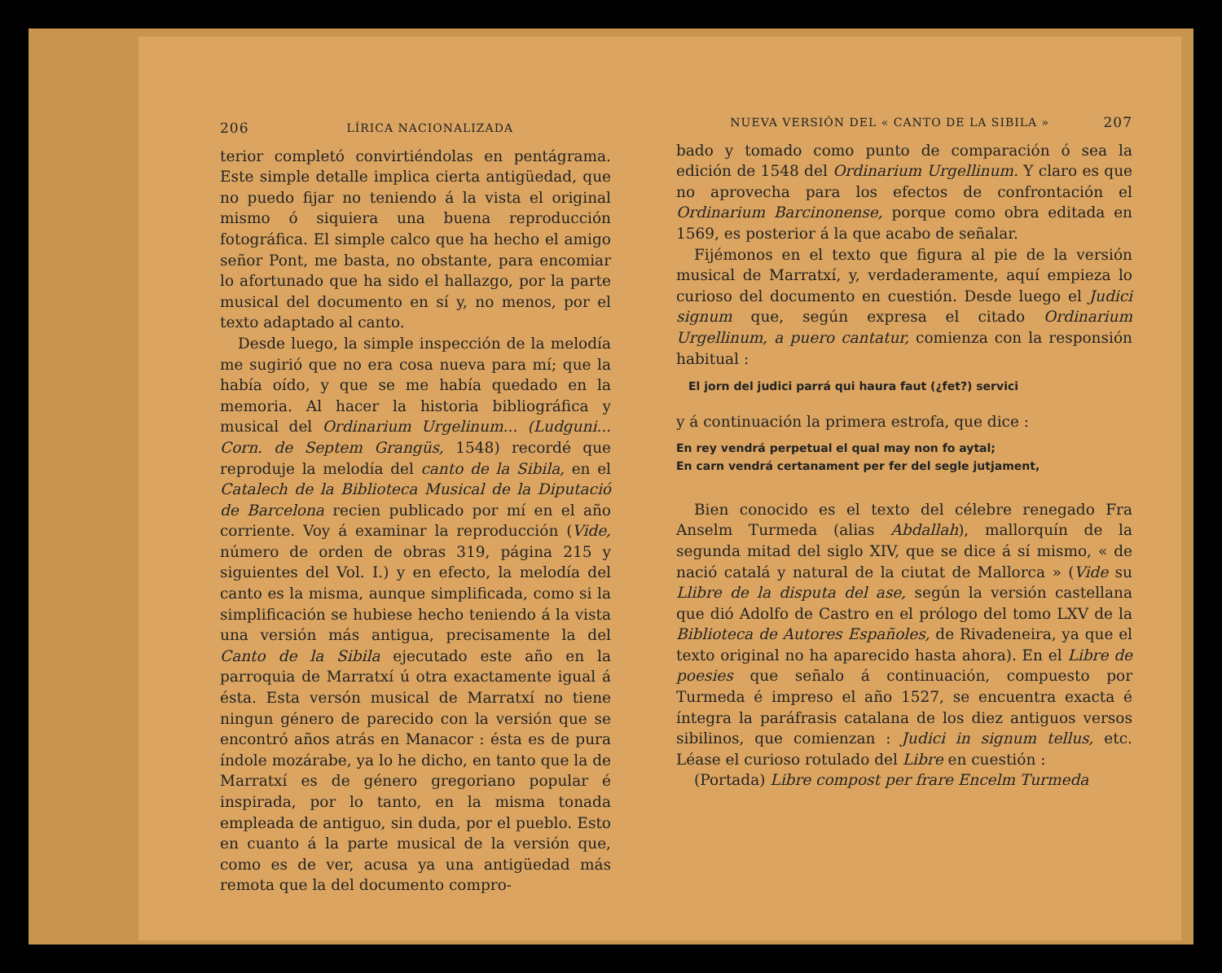206 LÍRICA NACIONALIZADA
terior completó convirtiéndolas en pentágrama. Este simple detalle implica cierta antigüedad, que no puedo fijar no teniendo á la vista el original mismo ó siquiera una buena reproducción fotográfica. El simple calco que ha hecho el amigo señor Pont, me basta, no obstante, para encomiar lo afortunado que ha sido el hallazgo, por la parte musical del documento en sí y, no menos, por el texto adaptado al canto.
Desde luego, la simple inspección de la melodía me sugirió que no era cosa nueva para mí; que la había oído, y que se me había quedado en la memoria. Al hacer la historia bibliográfica y musical del Ordinarium Urgelinum... (Ludguni... Corn. de Septem Grangüs, 1548) recordé que reproduje la melodía del canto de la Sibila, en el Catalech de la Biblioteca Musical de la Diputació de Barcelona recien publicado por mí en el año corriente. Voy á examinar la reproducción (Vide, número de orden de obras 319, página 215 y siguientes del Vol. I.) y en efecto, la melodía del canto es la misma, aunque simplificada, como si la simplificación se hubiese hecho teniendo á la vista una versión más antigua, precisamente la del Canto de la Sibila ejecutado este año en la parroquia de Marratxí ú otra exactamente igual á ésta. Esta versón musical de Marratxí no tiene ningun género de parecido con la versión que se encontró años atrás en Manacor : ésta es de pura índole mozárabe, ya lo he dicho, en tanto que la de Marratxí es de género gregoriano popular é inspirada, por lo tanto, en la misma tonada empleada de antiguo, sin duda, por el pueblo. Esto en cuanto á la parte musical de la versión que, como es de ver, acusa ya una antigüedad más remota que la del documento compro-
NUEVA VERSIÓN DEL « CANTO DE LA SIBILA » 207
bado y tomado como punto de comparación ó sea la edición de 1548 del Ordinarium Urgellinum. Y claro es que no aprovecha para los efectos de confrontación el Ordinarium Barcinonense, porque como obra editada en 1569, es posterior á la que acabo de señalar.
Fijémonos en el texto que figura al pie de la versión musical de Marratxí, y, verdaderamente, aquí empieza lo curioso del documento en cuestión. Desde luego el Judici signum que, según expresa el citado Ordinarium Urgellinum, a puero cantatur, comienza con la responsión habitual :
El jorn del judici parrá qui haura faut (¿fet?) servici
y á continuación la primera estrofa, que dice :
En rey vendrá perpetual el qual may non fo aytal;
En carn vendrá certanament per fer del segle jutjament,
Bien conocido es el texto del célebre renegado Fra Anselm Turmeda (alias Abdallah), mallorquín de la segunda mitad del siglo XIV, que se dice á sí mismo, « de nació catalá y natural de la ciutat de Mallorca » (Vide su Llibre de la disputa del ase, según la versión castellana que dió Adolfo de Castro en el prólogo del tomo LXV de la Biblioteca de Autores Españoles, de Rivadeneira, ya que el texto original no ha aparecido hasta ahora). En el Libre de poesies que señalo á continuación, compuesto por Turmeda é impreso el año 1527, se encuentra exacta é íntegra la paráfrasis catalana de los diez antiguos versos sibilinos, que comienzan : Judici in signum tellus, etc. Léase el curioso rotulado del Libre en cuestión :
(Portada) Libre compost per frare Encelm Turmeda